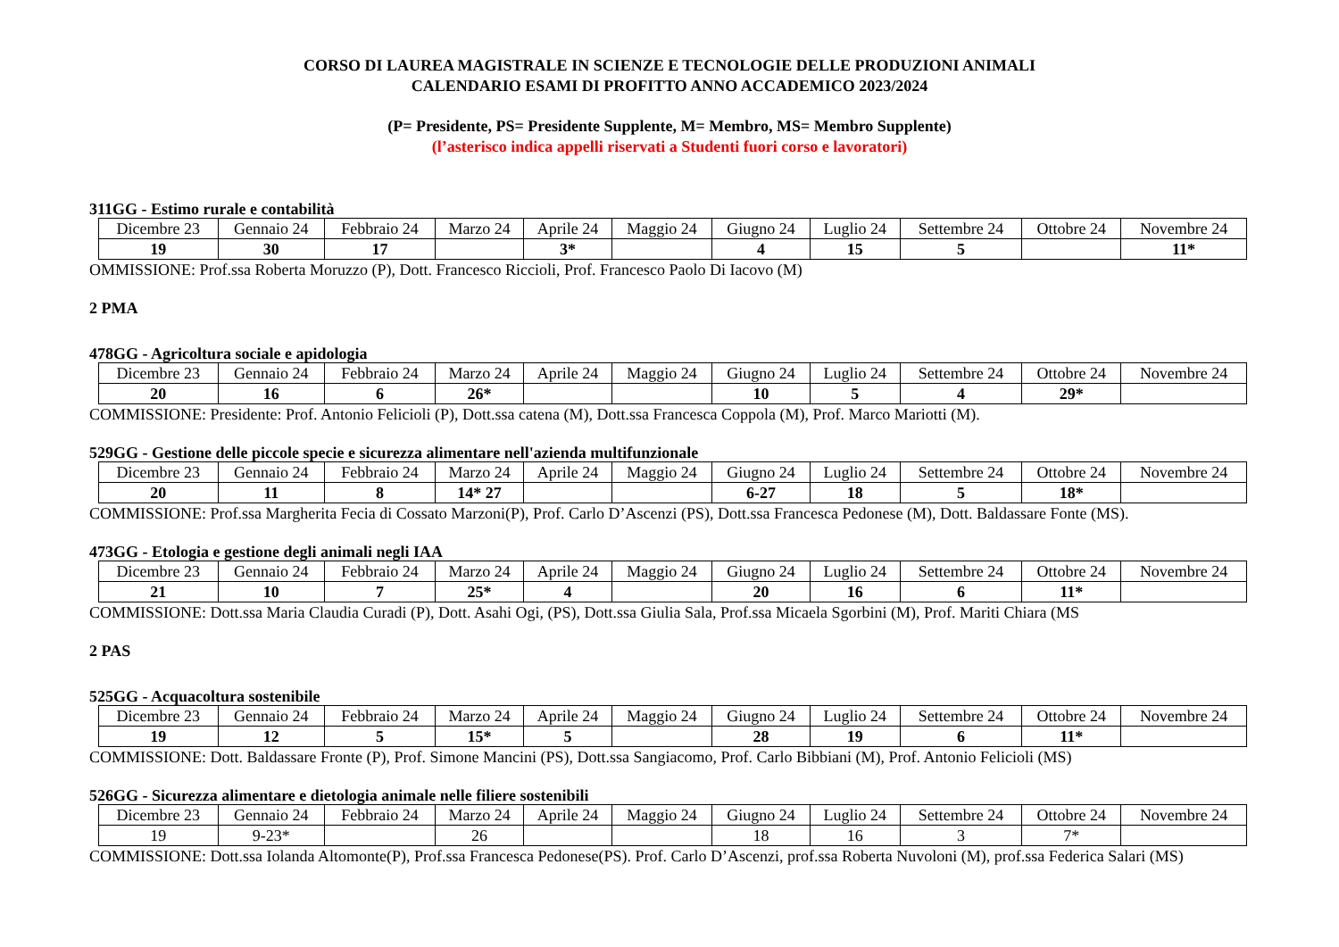CORSO DI LAUREA MAGISTRALE IN SCIENZE E TECNOLOGIE DELLE PRODUZIONI ANIMALI
CALENDARIO ESAMI DI PROFITTO ANNO ACCADEMICO 2023/2024
(P= Presidente, PS= Presidente Supplente, M= Membro, MS= Membro Supplente)
(l’asterisco indica appelli riservati a Studenti fuori corso e lavoratori)
311GG - Estimo rurale e contabilità
| Dicembre 23 | Gennaio 24 | Febbraio 24 | Marzo 24 | Aprile 24 | Maggio 24 | Giugno 24 | Luglio 24 | Settembre 24 | Ottobre 24 | Novembre 24 |
| 19 | 30 | 17 | | 3* | | 4 | 15 | 5 | | 11* |
OMMISSIONE: Prof.ssa Roberta Moruzzo (P), Dott. Francesco Riccioli, Prof. Francesco Paolo Di Iacovo (M)
2 PMA
478GG - Agricoltura sociale e apidologia
| Dicembre 23 | Gennaio 24 | Febbraio 24 | Marzo 24 | Aprile 24 | Maggio 24 | Giugno 24 | Luglio 24 | Settembre 24 | Ottobre 24 | Novembre 24 |
| 20 | 16 | 6 | 26* | | | 10 | 5 | 4 | 29* | |
COMMISSIONE: Presidente: Prof. Antonio Felicioli (P), Dott.ssa catena (M), Dott.ssa Francesca Coppola (M), Prof. Marco Mariotti (M).
529GG - Gestione delle piccole specie e sicurezza alimentare nell'azienda multifunzionale
| Dicembre 23 | Gennaio 24 | Febbraio 24 | Marzo 24 | Aprile 24 | Maggio 24 | Giugno 24 | Luglio 24 | Settembre 24 | Ottobre 24 | Novembre 24 |
| 20 | 11 | 8 | 14* 27 | | | 6-27 | 18 | 5 | 18* | |
COMMISSIONE: Prof.ssa Margherita Fecia di Cossato Marzoni(P), Prof. Carlo D’Ascenzi (PS), Dott.ssa Francesca Pedonese (M), Dott. Baldassare Fonte (MS).
473GG - Etologia e gestione degli animali negli IAA
| Dicembre 23 | Gennaio 24 | Febbraio 24 | Marzo 24 | Aprile 24 | Maggio 24 | Giugno 24 | Luglio 24 | Settembre 24 | Ottobre 24 | Novembre 24 |
| 21 | 10 | 7 | 25* | 4 | | 20 | 16 | 6 | 11* | |
COMMISSIONE: Dott.ssa Maria Claudia Curadi (P), Dott. Asahi Ogi, (PS), Dott.ssa Giulia Sala, Prof.ssa Micaela Sgorbini (M), Prof. Mariti Chiara (MS
2 PAS
525GG - Acquacoltura sostenibile
| Dicembre 23 | Gennaio 24 | Febbraio 24 | Marzo 24 | Aprile 24 | Maggio 24 | Giugno 24 | Luglio 24 | Settembre 24 | Ottobre 24 | Novembre 24 |
| 19 | 12 | 5 | 15* | 5 | | 28 | 19 | 6 | 11* | |
COMMISSIONE: Dott. Baldassare Fronte (P), Prof. Simone Mancini (PS), Dott.ssa Sangiacomo, Prof. Carlo Bibbiani (M), Prof. Antonio Felicioli (MS)
526GG - Sicurezza alimentare e dietologia animale nelle filiere sostenibili
| Dicembre 23 | Gennaio 24 | Febbraio 24 | Marzo 24 | Aprile 24 | Maggio 24 | Giugno 24 | Luglio 24 | Settembre 24 | Ottobre 24 | Novembre 24 |
| 19 | 9-23* | | 26 | | | 18 | 16 | 3 | 7* | |
COMMISSIONE: Dott.ssa Iolanda Altomonte(P), Prof.ssa Francesca Pedonese(PS). Prof. Carlo D’Ascenzi, prof.ssa Roberta Nuvoloni (M), prof.ssa Federica Salari (MS)